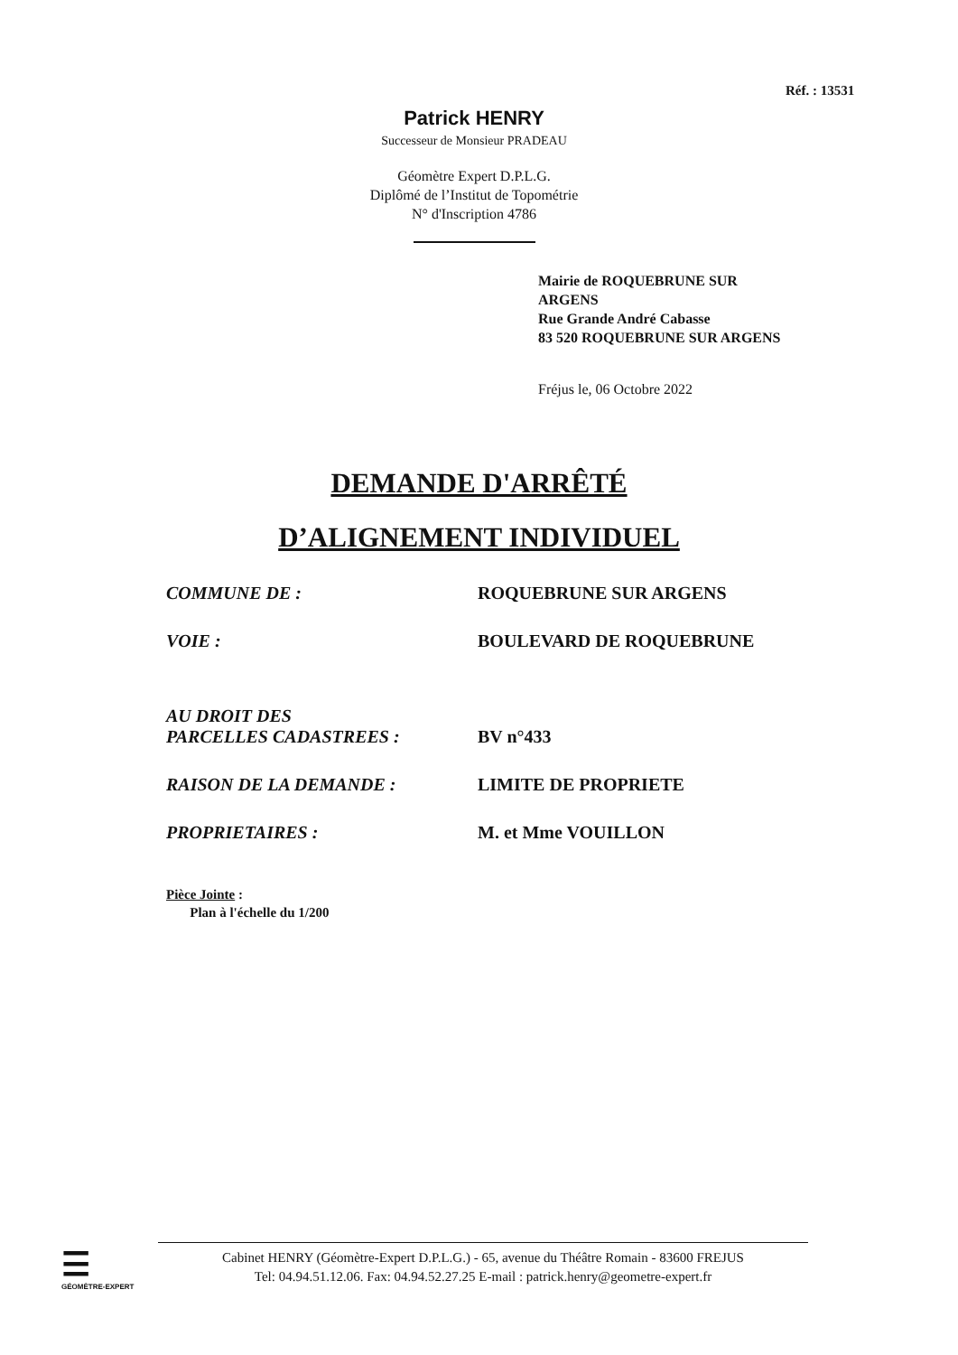Réf. : 13531
Patrick HENRY
Successeur de Monsieur PRADEAU
Géomètre Expert D.P.L.G.
Diplômé de l’Institut de Topométrie
N° d'Inscription 4786
Mairie de ROQUEBRUNE SUR
ARGENS
Rue Grande André Cabasse
83 520 ROQUEBRUNE SUR ARGENS
Fréjus le, 06 Octobre 2022
DEMANDE D'ARRÊTÉ
D’ALIGNEMENT INDIVIDUEL
COMMUNE DE : ROQUEBRUNE SUR ARGENS
VOIE : BOULEVARD DE ROQUEBRUNE
AU DROIT DES
PARCELLES CADASTREES :
BV n°433
RAISON DE LA DEMANDE : LIMITE DE PROPRIETE
PROPRIETAIRES : M. et Mme VOUILLON
Pièce Jointe :
Plan à l'échelle du 1/200
☰
GÉOMÈTRE-EXPERT
Cabinet HENRY (Géomètre-Expert D.P.L.G.) - 65, avenue du Théâtre Romain - 83600 FREJUS
Tel: 04.94.51.12.06. Fax: 04.94.52.27.25 E-mail : patrick.henry@geometre-expert.fr